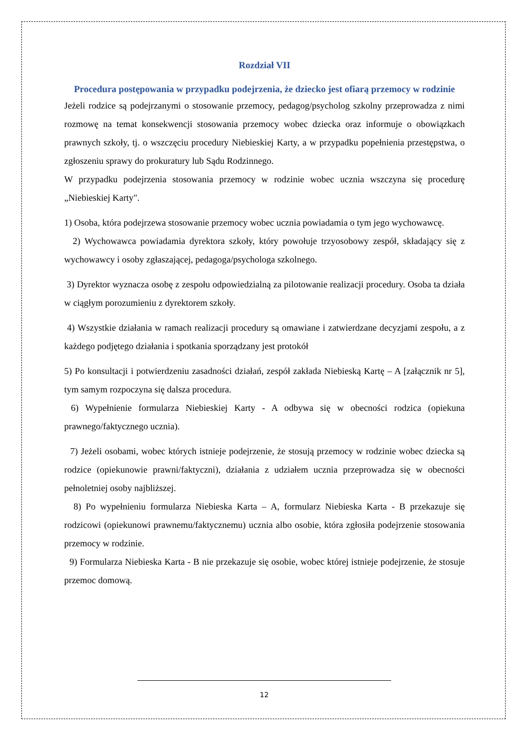Rozdział VII
Procedura postępowania w przypadku podejrzenia, że dziecko jest ofiarą przemocy w rodzinie
Jeżeli rodzice są podejrzanymi o stosowanie przemocy, pedagog/psycholog szkolny przeprowadza z nimi rozmowę na temat konsekwencji stosowania przemocy wobec dziecka oraz informuje o obowiązkach prawnych szkoły, tj. o wszczęciu procedury Niebieskiej Karty, a w przypadku popełnienia przestępstwa, o zgłoszeniu sprawy do prokuratury lub Sądu Rodzinnego.
W przypadku podejrzenia stosowania przemocy w rodzinie wobec ucznia wszczyna się procedurę „Niebieskiej Karty".
1) Osoba, która podejrzewa stosowanie przemocy wobec ucznia powiadamia o tym jego wychowawcę.
2) Wychowawca powiadamia dyrektora szkoły, który powołuje trzyosobowy zespół, składający się z wychowawcy i osoby zgłaszającej, pedagoga/psychologa szkolnego.
3) Dyrektor wyznacza osobę z zespołu odpowiedzialną za pilotowanie realizacji procedury. Osoba ta działa w ciągłym porozumieniu z dyrektorem szkoły.
4) Wszystkie działania w ramach realizacji procedury są omawiane i zatwierdzane decyzjami zespołu, a z każdego podjętego działania i spotkania sporządzany jest protokół
5) Po konsultacji i potwierdzeniu zasadności działań, zespół zakłada Niebieską Kartę – A [załącznik nr 5], tym samym rozpoczyna się dalsza procedura.
6) Wypełnienie formularza Niebieskiej Karty - A odbywa się w obecności rodzica (opiekuna prawnego/faktycznego ucznia).
7) Jeżeli osobami, wobec których istnieje podejrzenie, że stosują przemocy w rodzinie wobec dziecka są rodzice (opiekunowie prawni/faktyczni), działania z udziałem ucznia przeprowadza się w obecności pełnoletniej osoby najbliższej.
8) Po wypełnieniu formularza Niebieska Karta – A, formularz Niebieska Karta - B przekazuje się rodzicowi (opiekunowi prawnemu/faktycznemu) ucznia albo osobie, która zgłosiła podejrzenie stosowania przemocy w rodzinie.
9) Formularza Niebieska Karta - B nie przekazuje się osobie, wobec której istnieje podejrzenie, że stosuje przemoc domową.
12